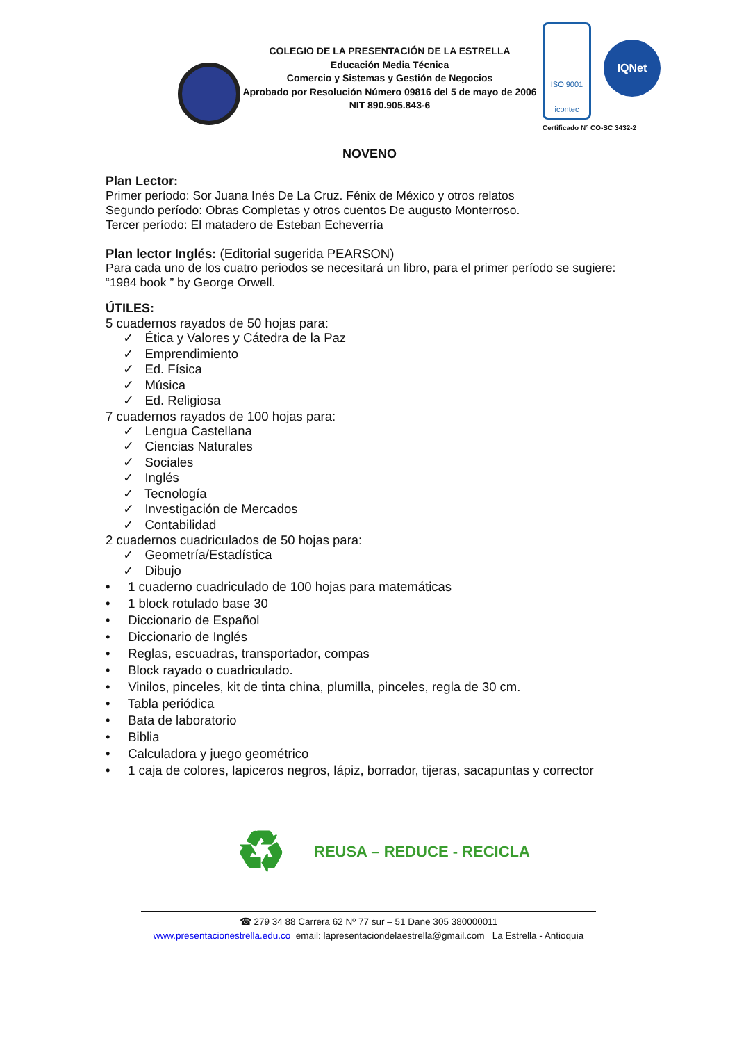COLEGIO DE LA PRESENTACIÓN DE LA ESTRELLA
Educación Media Técnica
Comercio y Sistemas y Gestión de Negocios
Aprobado por Resolución Número 09816 del 5 de mayo de 2006
NIT 890.905.843-6
ISO 9001
icontec
IQNet
Certificado N° CO-SC 3432-2
NOVENO
Plan Lector:
Primer período: Sor Juana Inés De La Cruz. Fénix de México y otros relatos
Segundo período: Obras Completas y otros cuentos De augusto Monterroso.
Tercer período: El matadero de Esteban Echeverría
Plan lector Inglés: (Editorial sugerida PEARSON)
Para cada uno de los cuatro periodos se necesitará un libro, para el primer período se sugiere: “1984 book ” by George Orwell.
ÚTILES:
5 cuadernos rayados de 50 hojas para:
✓ Ética y Valores y Cátedra de la Paz
✓ Emprendimiento
✓ Ed. Física
✓ Música
✓ Ed. Religiosa
7 cuadernos rayados de 100 hojas para:
✓ Lengua Castellana
✓ Ciencias Naturales
✓ Sociales
✓ Inglés
✓ Tecnología
✓ Investigación de Mercados
✓ Contabilidad
2 cuadernos cuadriculados de 50 hojas para:
✓ Geometría/Estadística
✓ Dibujo
• 1 cuaderno cuadriculado de 100 hojas para matemáticas
• 1 block rotulado base 30
• Diccionario de Español
• Diccionario de Inglés
• Reglas, escuadras, transportador, compas
• Block rayado o cuadriculado.
• Vinilos, pinceles, kit de tinta china, plumilla, pinceles, regla de 30 cm.
• Tabla periódica
• Bata de laboratorio
• Biblia
• Calculadora y juego geométrico
• 1 caja de colores, lapiceros negros, lápiz, borrador, tijeras, sacapuntas y corrector
♻
REUSA – REDUCE - RECICLA
☎ 279 34 88 Carrera 62 Nº 77 sur – 51 Dane 305 380000011
www.presentacionestrella.edu.co email: lapresentaciondelaestrella@gmail.com La Estrella - Antioquia